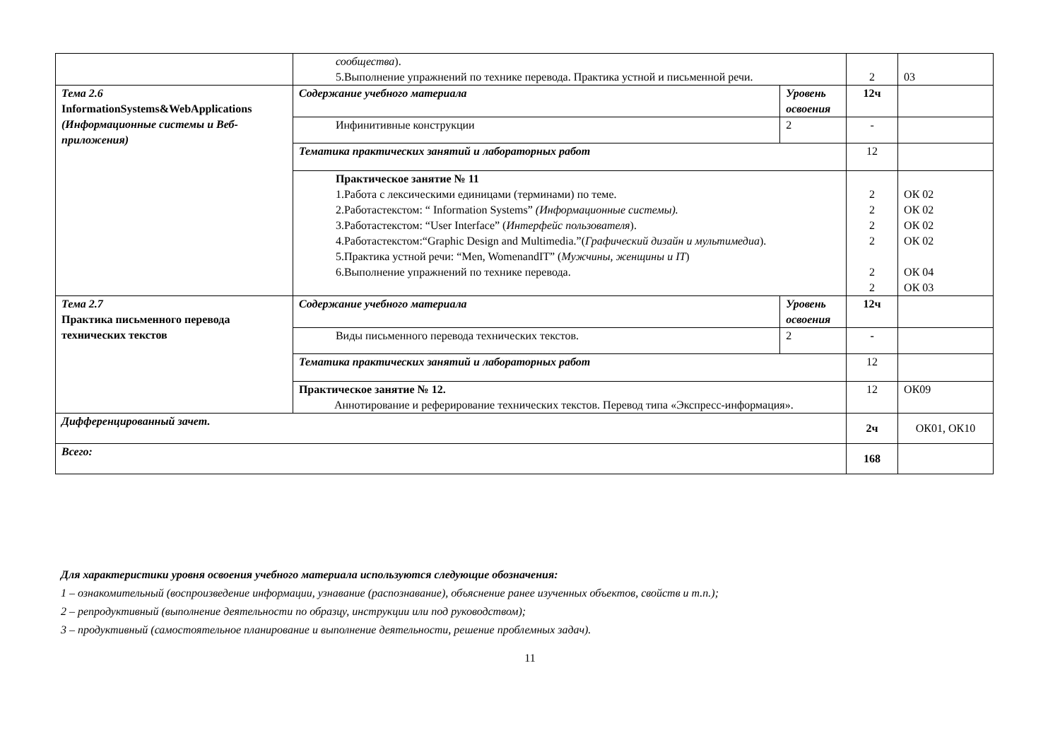| | сообщества ). 5.Выполнение упражнений по технике перевода. Практика устной и письменной речи. | | 2 | 03 |
| Тема 2.6 InformationSystems&WebApplications (Информационные системы и Веб-приложения) | Содержание учебного материала | Уровень освоения | 12ч | |
| | Инфинитивные конструкции | 2 | - | |
| | Тематика практических занятий и лабораторных работ | | 12 | |
| | Практическое занятие № 11 1.Работа с лексическими единицами (терминами) по теме. 2.Работастекстом: “ Information Systems” (Информационные системы). 3.Работастекстом: “User Interface” ( Интерфейс пользователя ). 4.Работастекстом:“Graphic Design and Multimedia.”( Графический дизайн и мультимедиа ). 5.Практика устной речи: “Men, WomenandIT” ( Мужчины, женщины и IT ) 6.Выполнение упражнений по технике перевода. | | 2 2 2 2 2 2 | ОК 02 ОК 02 ОК 02 ОК 02 ОК 04 ОК 03 |
| Тема 2.7 Практика письменного перевода технических текстов | Содержание учебного материала | Уровень освоения | 12ч | |
| | Виды письменного перевода технических текстов. | 2 | - | |
| | Тематика практических занятий и лабораторных работ | | 12 | |
| | Практическое занятие № 12. Аннотирование и реферирование технических текстов. Перевод типа «Экспресс-информация». | | 12 | ОК09 |
| Дифференцированный зачет. | | | 2ч | ОК01, ОК10 |
| Всего: | | | 168 | |
Для характеристики уровня освоения учебного материала используются следующие обозначения:
1 – ознакомительный (воспроизведение информации, узнавание (распознавание), объяснение ранее изученных объектов, свойств и т.п.);
2 – репродуктивный (выполнение деятельности по образцу, инструкции или под руководством);
3 – продуктивный (самостоятельное планирование и выполнение деятельности, решение проблемных задач).
11